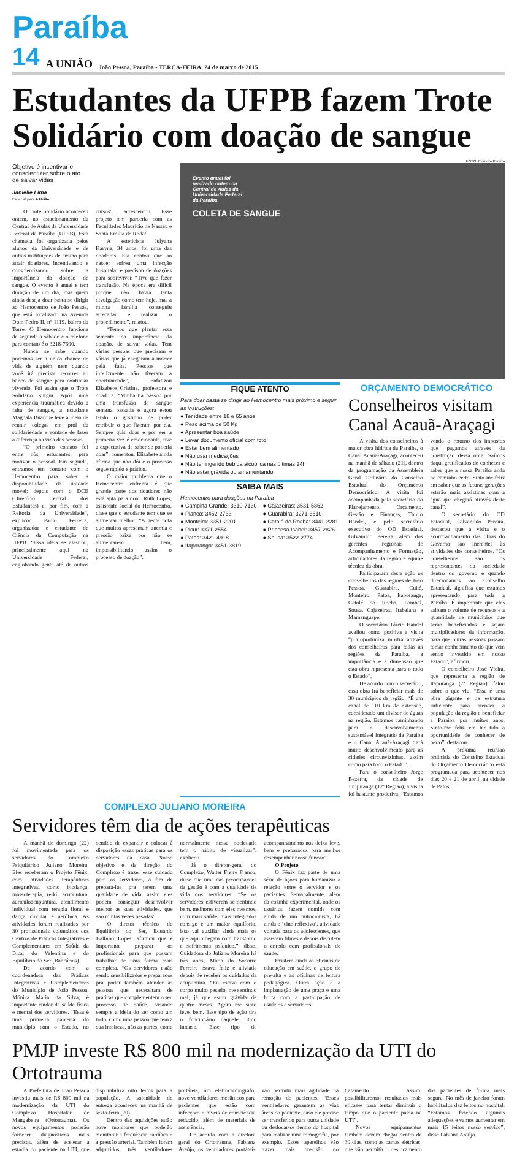Paraíba
14 A UNIÃO João Pessoa, Paraíba - TERÇA-FEIRA, 24 de março de 2015
Estudantes da UFPB fazem Trote Solidário com doação de sangue
FOTO: Evandro Pereira
Objetivo é incentivar e conscientizar sobre o ato de salvar vidas
Janielle Lima
Especial para A União
O Trote Solidário aconteceu ontem, no estacionamento da Central de Aulas da Universidade Federal da Paraíba (UFPB). Esta chamada foi organizada pelos alunos da Universidade e de outras instituições de ensino para atrair doadores, incentivando e conscientizando sobre a importância da doação de sangue. O evento é anual e tem duração de um dia, mas quem ainda deseja doar basta se dirigir ao Hemocentro de João Pessoa, que está localizado na Avenida Dom Pedro II, nº 1119, bairro da Torre. O Hemocentro funciona de segunda a sábado e o telefone para contato é o 3218-7600.
Nunca se sabe quando podemos ser a única chance de vida de alguém, nem quando você irá precisar recorrer ao banco de sangue para continuar vivendo. Foi assim que o Trote Solidário surgiu. Após uma experiência traumática devido a falta de sangue, a estudante Magdala Buarque teve a ideia de reunir colegas em prol da solidariedade e vontade de fazer a diferença na vida das pessoas.
“O primeiro contato foi entre nós, estudantes, para motivar o pessoal. Em seguida, entramos em contato com o Hemocentro para saber a disponibilidade da unidade móvel; depois com o DCE (Diretório Central dos Estudantes) e, por fim, com a Reitoria da Universidade”, explicou Paulo Ferreira, organizador e estudante de Ciência da Computação na UFPB. “Essa ideia se alastrou, principalmente aqui na Universidade Federal, englobando gente até de outros cursos”, acrescentou. Esse projeto tem parceria com as Faculdades Maurício de Nassau e Santa Emilia de Rodat.
A esteticista Julyana Karyna, 34 anos, foi uma das doadoras. Ela contou que ao nascer sofreu uma infecção hospitalar e precisou de doações para sobreviver. “Tive que fazer transfusão. Na época era difícil porque não havia tanta divulgação como tem hoje, mas a minha família conseguiu arrecadar e realizar o procedimento”, relatou.
“Temos que plantar essa semente da importância da doação, de salvar vidas. Tem várias pessoas que precisam e várias que já chegaram a morrer pela falta. Pessoas que infelizmente não tiveram a oportunidade”, enfatizou Elizabete Cristina, professora e doadora. “Minha tia passou por uma transfusão de sangue semana passada e agora estou tendo o gostinho de poder retribuir o que fizeram por ela. Sempre quis doar e por ser a primeira vez é emocionante, tive a expectativa de saber se poderia doar”, comentou. Elizabete ainda afirma que não dói e o processo segue rápido e prático.
O maior problema que o Hemocentro enfrenta é que grande parte dos doadores não está apta para doar. Ruth Lopes, assistente social do Hemocentro, disse que o estudante tem que se alimentar melhor. “A gente nota que muitos apresentam anemia e pressão baixa por não se alimentarem bem, impossibilitando assim o processo de doação”.
Evento anual foi
realizado ontem na
Central de Aulas da
Universidade Federal
da Paraíba
COLETA DE SANGUE
FIQUE ATENTO
Para doar basta se dirigir ao Hemocentro mais próximo e seguir as instruções:
● Ter idade entre 18 e 65 anos
● Peso acima de 50 Kg
● Apresentar boa saúde
● Levar documento oficial com foto
● Estar bem alimentado
● Não usar medicações
● Não ter ingerido bebida alcoólica nas últimas 24h
● Não estar grávida ou amamentando
SAIBA MAIS
Hemocentro para doações na Paraíba
● Campina Grande: 3310-7130
● Piancó: 3452-2733
● Monteiro: 3351-2201
● Picuí: 3371-2554
● Patos: 3421-4918
● Itaporanga: 3451-3819
● Cajazeiras: 3531-5862
● Guarabira: 3271-3610
● Catolé do Rocha: 3441-2281
● Princesa Isabel: 3457-2826
● Sousa: 3522-2774
ORÇAMENTO DEMOCRÁTICO
Conselheiros visitam Canal Acauã-Araçagi
A visita dos conselheiros à maior obra hídrica da Paraíba, o Canal Acauã-Araçagi, aconteceu na manhã de sábado (21), dentro da programação da Assembleia Geral Ordinária do Conselho Estadual do Orçamento Democrático. A visita foi acompanhada pelo secretário do Planejamento, Orçamento, Gestão e Finanças, Tárcio Handel, e pelo secretário executivo do OD Estadual, Gilvanildo Pereira, além dos gerentes regionais de Acompanhamento e Formação, articuladores da região e equipe técnica da obra.
Participaram desta ação os conselheiros das regiões de João Pessoa, Guarabira, Cuité, Monteiro, Patos, Itaporanga, Catolé do Rocha, Pombal, Sousa, Cajazeiras, Itabaiana e Mamanguape.
O secretário Tárcio Handel avaliou como positiva a visita “por oportunizar mostrar através dos conselheiros para todas as regiões da Paraíba, a importância e a dimensão que esta obra representa para o todo o Estado”.
De acordo com o secretário, essa obra irá beneficiar mais de 30 municípios da região. “É um canal de 110 km de extensão, considerado um divisor de águas na região. Estamos caminhando para o desenvolvimento sustentável integrado da Paraíba e o Canal Acauã-Araçagi trará muito desenvolvimento para as cidades circunvizinhas, assim como para todo o Estado”.
Para o conselheiro Jorge Bezerra, da cidade de Juripiranga (12ª Região), a visita foi bastante produtiva. “Estamos vendo o retorno dos impostos que pagamos através da construção dessa obra. Saímos daqui gratificados de conhecer e saber que a nossa Paraíba anda no caminho certo. Sinto-me feliz em saber que as futuras gerações estarão mais assistidas com a água que chegará através deste canal”.
O secretário do OD Estadual, Gilvanildo Pereira, destacou que a visita e o acompanhamento das obras do Governo são inerentes às atividades dos conselheiros. “Os conselheiros são os representantes da sociedade dentro do governo e quando direcionamos ao Conselho Estadual, significa que estamos apresentando para toda a Paraíba. É importante que eles saibam o volume de recursos e a quantidade de municípios que serão beneficiados e sejam multiplicadores da informação, para que outras pessoas possam tomar conhecimento do que vem sendo investido em nosso Estado”, afirmou.
O conselheiro José Vieira, que representa a região de Itaporanga (7ª Região), falou sobre o que viu. “Essa é uma obra gigante e de estrutura suficiente para atender a população da região e beneficiar a Paraíba por muitos anos. Sinto-me feliz em ter tido a oportunidade de conhecer de perto”, destacou.
A próxima reunião ordinária do Conselho Estadual do Orçamento Democrático está programada para acontecer nos dias 20 e 21 de abril, na cidade de Patos.
COMPLEXO JULIANO MOREIRA
Servidores têm dia de ações terapêuticas
A manhã de domingo (22) foi movimentada para os servidores do Complexo Psiquiátrico Juliano Moreira. Eles receberam o Projeto Fênix, com atividades terapêuticas integrativas, como biodança, massoterapia, reiki, acupuntura, auriculoacupuntura, atendimento individual com terapia floral e dança circular e aeróbica. As atividades foram realizadas por 30 profissionais voluntários dos Centros de Práticas Integrativas e Complementares em Saúde da Bica, do Valentina e do Equilíbrio do Ser (Bancários).
De acordo com a coordenadora das Práticas Integrativas e Complementares do Município de João Pessoa, Mônica Maria da Silva, é importante cuidar da saúde física e mental dos servidores. “Essa é uma primeira parceria do município com o Estado, no sentido de expandir e colocar à disposição essas práticas para os servidores da casa. Nosso objetivo e da direção do Complexo é trazer esse cuidado para os servidores, a fim de prepará-los pra terem uma qualidade de vida, assim eles podem conseguir desenvolver melhor as suas atividades, que são muitas vezes pesadas”.
O diretor técnico do Equilíbrio do Ser, Eduardo Balbino Lopes, afirmou que é importante preparar os profissionais para que possam trabalhar de uma forma mais completa. “Os servidores estão sendo sensibilizados e preparados pra poder também atender as pessoas que necessitam de práticas que complementem o seu processo de saúde, visando sempre a ideia do ser como um todo, como uma pessoa que tem a sua inteireza, não as partes, como normalmente nossa sociedade tem o hábito de visualizar”, explicou.
Já o diretor-geral do Complexo, Walter Freire Franco, disse que uma das preocupações da gestão é com a qualidade de vida dos servidores. “Se os servidores estiverem se sentindo bem, melhores com eles mesmos, com mais saúde, mais integrados consigo e um maior equilíbrio, isso vai auxiliar ainda mais os que aqui chegam com transtorno e sofrimento psíquico.”, disse. Cuidadora do Juliano Moreira há três anos, Maria do Socorro Ferreira estava feliz e aliviada depois de receber os cuidados da acupuntura. “Eu estava com o corpo muito pesado, me sentindo mal, já que estou grávida de quatro meses. Agora me sinto leve, bem. Esse tipo de ação tira o funcionário daquele ritmo intenso. Esse tipo de acompanhamento nos deixa leve, bem e preparados para melhor desempenhar nossa função”.
O Projeto
O Fênix faz parte de uma série de ações para humanizar a relação entre o servidor e os pacientes. Semanalmente, além da cozinha experimental, onde os usuários fazem comida com ajuda de um nutricionista, há ainda o ‘cine reflexivo’, atividade voltada para os adolescentes, que assistem filmes e depois discutem o enredo com profissionais de saúde.
Existem ainda as oficinas de educação em saúde, o grupo de pré-alta e as oficinas de leitura pedagógica. Outra ação é a implantação de uma praça e uma horta com a participação de usuários e servidores.
PMJP investe R$ 800 mil na modernização da UTI do Ortotrauma
A Prefeitura de João Pessoa investiu mais de R$ 800 mil na modernização da UTI do Complexo Hospitalar de Mangabeira (Ortotrauma). Os novos equipamentos poderão fornecer diagnósticos mais precisos, além de acelerar a estadia do paciente na UTI, que disponibiliza oito leitos para a população. A solenidade de entrega aconteceu na manhã de sexta-feira (20).
Dentro das aquisições estão nove monitores que poderão monitorar a frequência cardíaca e a pressão arterial. Também foram adquiridos três ventiladores portáteis, um eletrocardiografo, nove ventiladores mecânicos para pacientes que estão com infecções e níveis de consciência reduzido, além de materiais de assistência.
De acordo com a diretora geral do Ortotrauma, Fabiana Araújo, os ventiladores portáteis vão permitir mais agilidade na remoção de pacientes. “Esses ventiladores garantem as vias áreas do paciente, caso ele precise ser transferido para outra unidade ou deslocar-se dentro do hospital para realizar uma tomografia, por exemplo. Esses aparelhos vão trazer mais precisão no tratamento. Assim, possibilitaremos resultados mais eficazes para tentar diminuir o tempo que o paciente passa na UTI”.
Novos equipamentos também devem chegar dentro de 30 dias, como as camas elétricas, que vão permitir o deslocamento dos pacientes de forma mais segura. No mês de janeiro foram habilitados dez leitos no hospital. “Estamos fazendo algumas adequações e vamos aumentar em mais 15 leitos nosso serviço”, disse Fabiana Araújo.